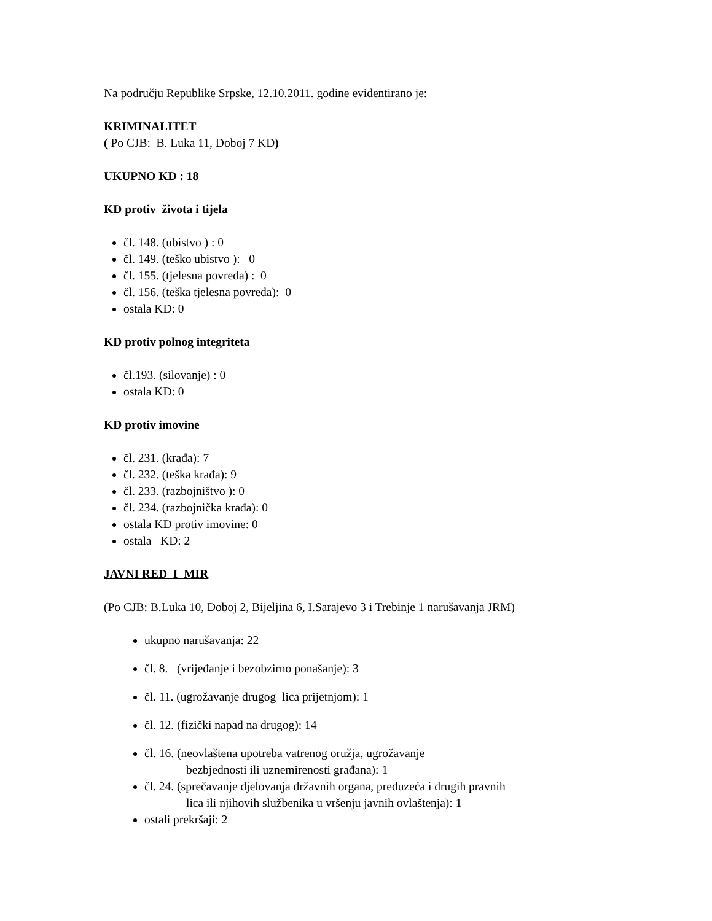Na području Republike Srpske, 12.10.2011. godine evidentirano je:
KRIMINALITET
( Po CJB: B. Luka 11, Doboj 7 KD)
UKUPNO KD : 18
KD protiv života i tijela
čl. 148. (ubistvo ) : 0
čl. 149. (teško ubistvo ): 0
čl. 155. (tjelesna povreda) : 0
čl. 156. (teška tjelesna povreda): 0
ostala KD: 0
KD protiv polnog integriteta
čl.193. (silovanje) : 0
ostala KD: 0
KD protiv imovine
čl. 231. (krađa): 7
čl. 232. (teška krađa): 9
čl. 233. (razbojništvo ): 0
čl. 234. (razbojnička krađa): 0
ostala KD protiv imovine: 0
ostala KD: 2
JAVNI RED I MIR
(Po CJB: B.Luka 10, Doboj 2, Bijeljina 6, I.Sarajevo 3 i Trebinje 1 narušavanja JRM)
ukupno narušavanja: 22
čl. 8. (vrijeđanje i bezobzirno ponašanje): 3
čl. 11. (ugrožavanje drugog lica prijetnjom): 1
čl. 12. (fizički napad na drugog): 14
čl. 16. (neovlaštena upotreba vatrenog oružja, ugrožavanje
bezbjednosti ili uznemirenosti građana): 1
čl. 24. (sprečavanje djelovanja državnih organa, preduzeća i drugih pravnih
lica ili njihovih službenika u vršenju javnih ovlaštenja): 1
ostali prekršaji: 2